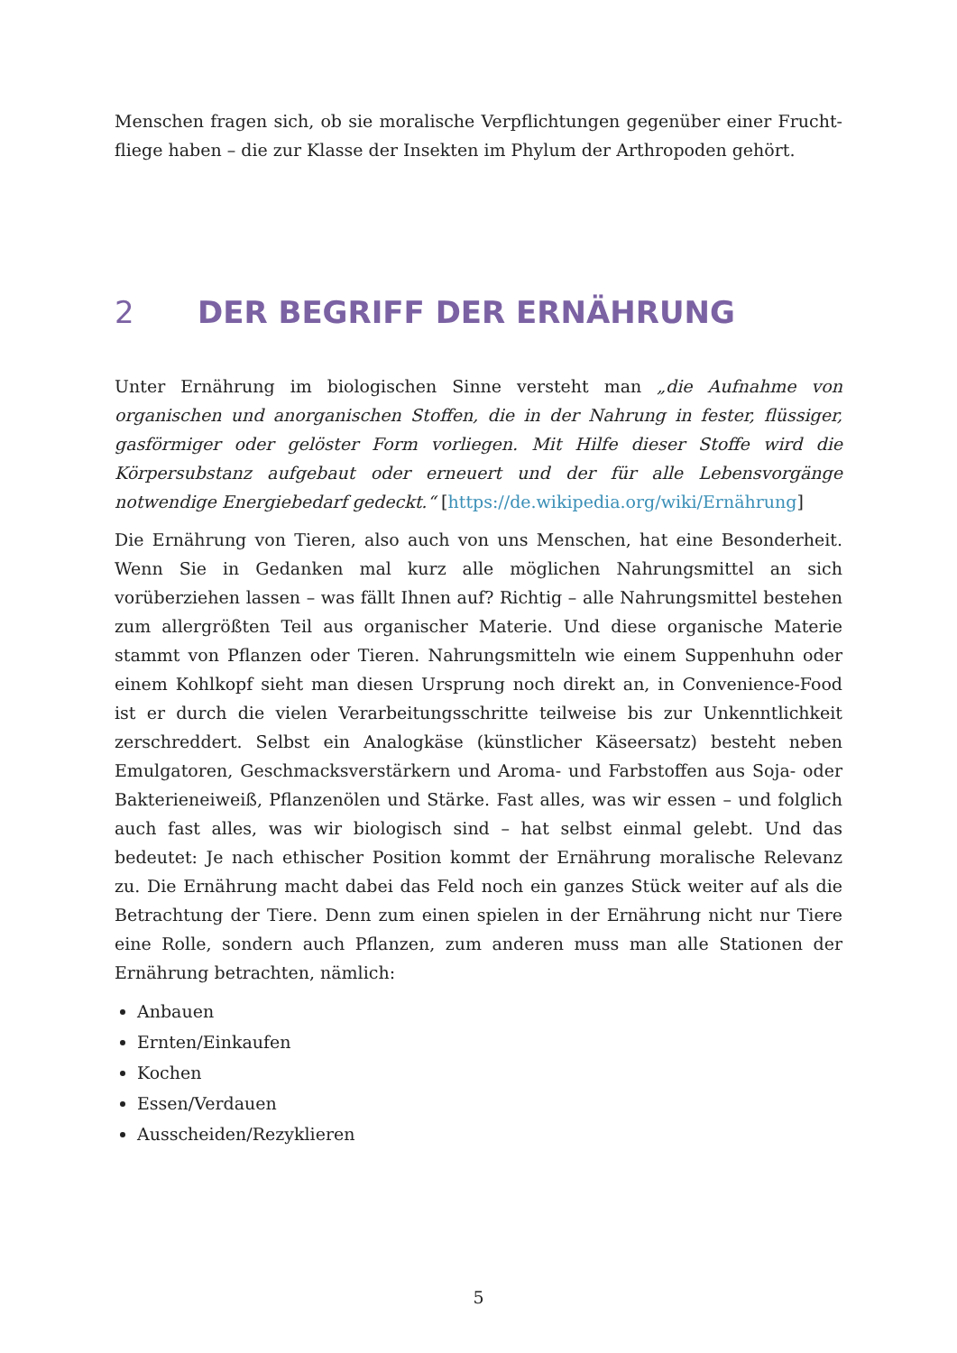Menschen fragen sich, ob sie moralische Verpflichtungen gegenüber einer Frucht­fliege haben – die zur Klasse der Insekten im Phylum der Arthropoden gehört.
2 DER BEGRIFF DER ERNÄHRUNG
Unter Ernährung im biologischen Sinne versteht man „die Aufnahme von organischen und anorganischen Stoffen, die in der Nahrung in fester, flüssiger, gasförmiger oder gelöster Form vorliegen. Mit Hilfe dieser Stoffe wird die Körpersubstanz aufgebaut oder erneuert und der für alle Lebensvorgänge notwendige Energiebedarf gedeckt.“ [https://de.wikipedia.org/wiki/Ernährung]
Die Ernährung von Tieren, also auch von uns Menschen, hat eine Besonderheit. Wenn Sie in Gedanken mal kurz alle möglichen Nahrungsmittel an sich vorüberziehen lassen – was fällt Ihnen auf? Richtig – alle Nahrungsmittel bestehen zum allergrößten Teil aus organischer Materie. Und diese organische Materie stammt von Pflanzen oder Tieren. Nahrungsmitteln wie einem Suppenhuhn oder einem Kohlkopf sieht man diesen Ursprung noch direkt an, in Convenience-Food ist er durch die vielen Verarbeitungsschritte teilweise bis zur Unkenntlichkeit zerschreddert. Selbst ein Analogkäse (künstlicher Käseersatz) besteht neben Emulgatoren, Geschmacksverstärkern und Aroma- und Farbstoffen aus Soja- oder Bakterieneiweiß, Pflanzenölen und Stärke. Fast alles, was wir essen – und folglich auch fast alles, was wir biologisch sind – hat selbst einmal gelebt. Und das bedeutet: Je nach ethischer Position kommt der Ernährung moralische Relevanz zu. Die Ernährung macht dabei das Feld noch ein ganzes Stück weiter auf als die Betrachtung der Tiere. Denn zum einen spielen in der Ernährung nicht nur Tiere eine Rolle, sondern auch Pflanzen, zum anderen muss man alle Stationen der Ernährung betrachten, nämlich:
Anbauen
Ernten/Einkaufen
Kochen
Essen/Verdauen
Ausscheiden/Rezyklieren
5